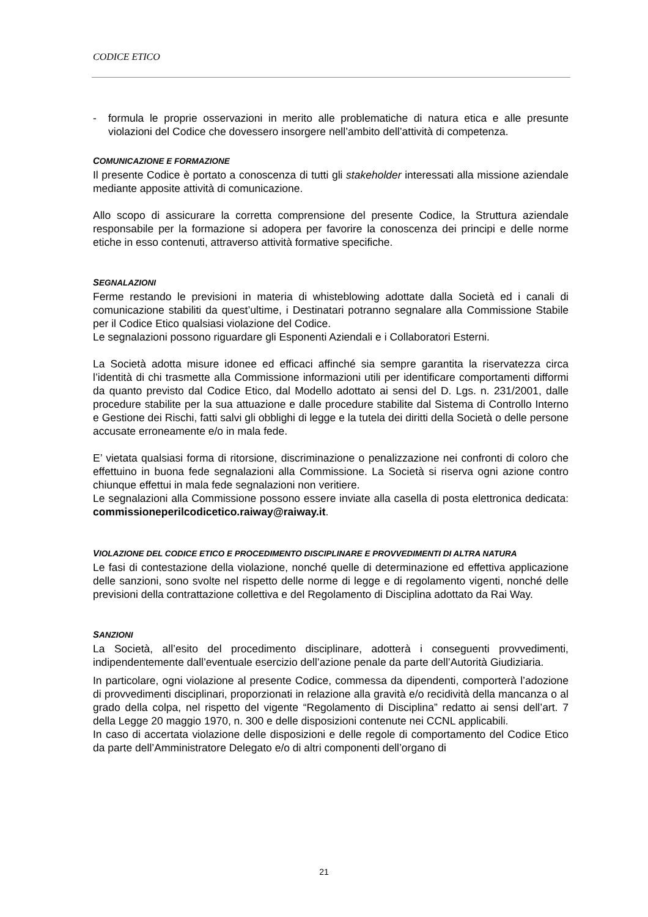CODICE ETICO
- formula le proprie osservazioni in merito alle problematiche di natura etica e alle presunte violazioni del Codice che dovessero insorgere nell’ambito dell’attività di competenza.
COMUNICAZIONE E FORMAZIONE
Il presente Codice è portato a conoscenza di tutti gli stakeholder interessati alla missione aziendale mediante apposite attività di comunicazione.
Allo scopo di assicurare la corretta comprensione del presente Codice, la Struttura aziendale responsabile per la formazione si adopera per favorire la conoscenza dei principi e delle norme etiche in esso contenuti, attraverso attività formative specifiche.
SEGNALAZIONI
Ferme restando le previsioni in materia di whisteblowing adottate dalla Società ed i canali di comunicazione stabiliti da quest’ultime, i Destinatari potranno segnalare alla Commissione Stabile per il Codice Etico qualsiasi violazione del Codice.
Le segnalazioni possono riguardare gli Esponenti Aziendali e i Collaboratori Esterni.
La Società adotta misure idonee ed efficaci affinché sia sempre garantita la riservatezza circa l’identità di chi trasmette alla Commissione informazioni utili per identificare comportamenti difformi da quanto previsto dal Codice Etico, dal Modello adottato ai sensi del D. Lgs. n. 231/2001, dalle procedure stabilite per la sua attuazione e dalle procedure stabilite dal Sistema di Controllo Interno e Gestione dei Rischi, fatti salvi gli obblighi di legge e la tutela dei diritti della Società o delle persone accusate erroneamente e/o in mala fede.
E’ vietata qualsiasi forma di ritorsione, discriminazione o penalizzazione nei confronti di coloro che effettuino in buona fede segnalazioni alla Commissione. La Società si riserva ogni azione contro chiunque effettui in mala fede segnalazioni non veritiere.
Le segnalazioni alla Commissione possono essere inviate alla casella di posta elettronica dedicata: commissioneperilcodicetico.raiway@raiway.it.
VIOLAZIONE DEL CODICE ETICO E PROCEDIMENTO DISCIPLINARE E PROVVEDIMENTI DI ALTRA NATURA
Le fasi di contestazione della violazione, nonché quelle di determinazione ed effettiva applicazione delle sanzioni, sono svolte nel rispetto delle norme di legge e di regolamento vigenti, nonché delle previsioni della contrattazione collettiva e del Regolamento di Disciplina adottato da Rai Way.
SANZIONI
La Società, all’esito del procedimento disciplinare, adotterà i conseguenti provvedimenti, indipendentemente dall’eventuale esercizio dell’azione penale da parte dell’Autorità Giudiziaria.
In particolare, ogni violazione al presente Codice, commessa da dipendenti, comporterà l’adozione di provvedimenti disciplinari, proporzionati in relazione alla gravità e/o recidività della mancanza o al grado della colpa, nel rispetto del vigente “Regolamento di Disciplina” redatto ai sensi dell’art. 7 della Legge 20 maggio 1970, n. 300 e delle disposizioni contenute nei CCNL applicabili.
In caso di accertata violazione delle disposizioni e delle regole di comportamento del Codice Etico da parte dell’Amministratore Delegato e/o di altri componenti dell’organo di
21